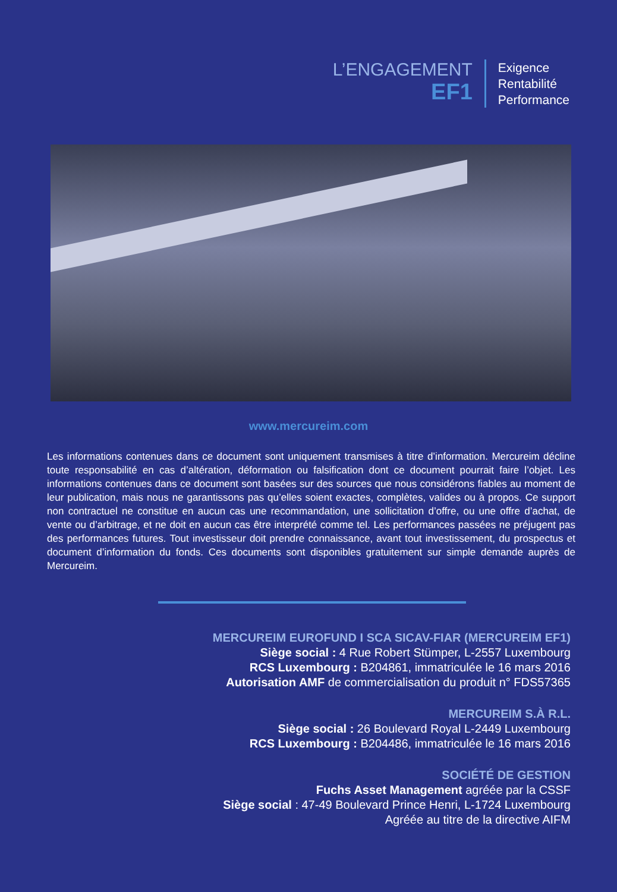L’ENGAGEMENT
EF1
Exigence
Rentabilité
Performance
www.mercureim.com
Les informations contenues dans ce document sont uniquement transmises à titre d’information. Mercureim décline toute responsabilité en cas d’altération, déformation ou falsification dont ce document pourrait faire l’objet. Les informations contenues dans ce document sont basées sur des sources que nous considérons fiables au moment de leur publication, mais nous ne garantissons pas qu’elles soient exactes, complètes, valides ou à propos. Ce support non contractuel ne constitue en aucun cas une recommandation, une sollicitation d’offre, ou une offre d’achat, de vente ou d’arbitrage, et ne doit en aucun cas être interprété comme tel. Les performances passées ne préjugent pas des performances futures. Tout investisseur doit prendre connaissance, avant tout investissement, du prospectus et document d’information du fonds. Ces documents sont disponibles gratuitement sur simple demande auprès de Mercureim.
MERCUREIM EUROFUND I SCA SICAV-FIAR (MERCUREIM EF1)
Siège social : 4 Rue Robert Stümper, L-2557 Luxembourg
RCS Luxembourg : B204861, immatriculée le 16 mars 2016
Autorisation AMF de commercialisation du produit n° FDS57365
MERCUREIM S.À R.L.
Siège social : 26 Boulevard Royal L-2449 Luxembourg
RCS Luxembourg : B204486, immatriculée le 16 mars 2016
SOCIÉTÉ DE GESTION
Fuchs Asset Management agréée par la CSSF
Siège social : 47-49 Boulevard Prince Henri, L-1724 Luxembourg
Agréée au titre de la directive AIFM